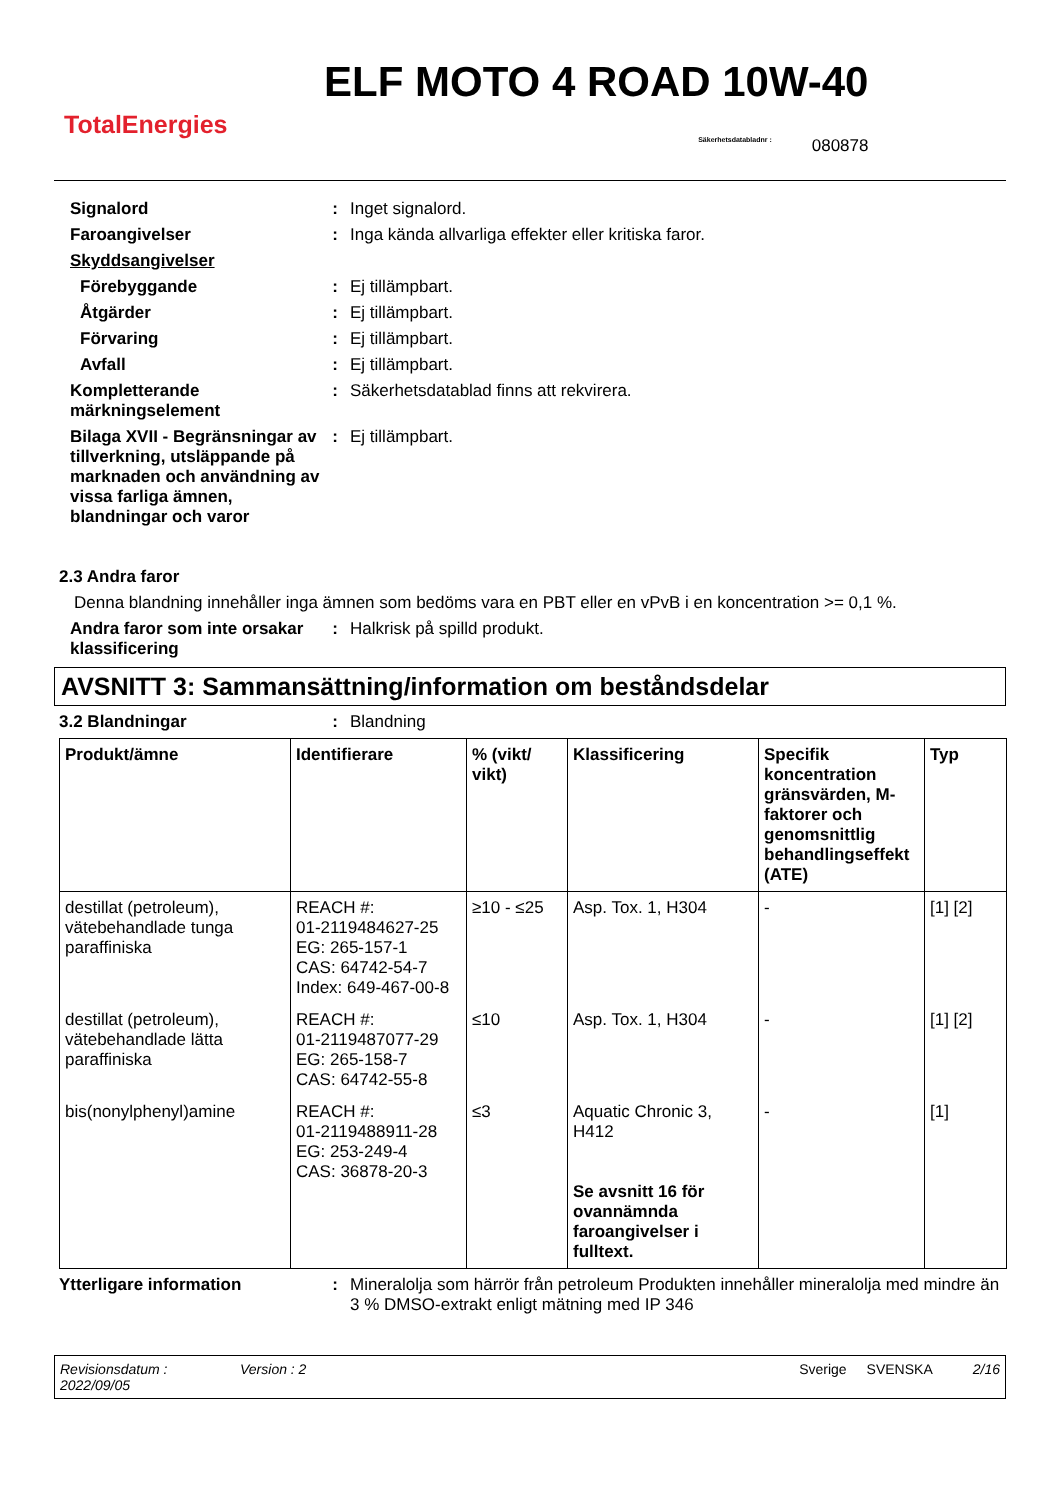TotalEnergies
ELF MOTO 4 ROAD 10W-40
Säkerhetsdatabladnr : 080878
Signalord : Inget signalord.
Faroangivelser : Inga kända allvarliga effekter eller kritiska faror.
Skyddsangivelser
Förebyggande : Ej tillämpbart.
Åtgärder : Ej tillämpbart.
Förvaring : Ej tillämpbart.
Avfall : Ej tillämpbart.
Kompletterande märkningselement
: Säkerhetsdatablad finns att rekvirera.
Bilaga XVII - Begränsningar av tillverkning, utsläppande på marknaden och användning av vissa farliga ämnen, blandningar och varor
: Ej tillämpbart.
2.3 Andra faror
Denna blandning innehåller inga ämnen som bedöms vara en PBT eller en vPvB i en koncentration >= 0,1 %.
Andra faror som inte orsakar klassificering
: Halkrisk på spilld produkt.
AVSNITT 3: Sammansättning/information om beståndsdelar
3.2 Blandningar : Blandning
| Produkt/ämne | Identifierare | % (vikt/ vikt) | Klassificering | Specifik koncentration gränsvärden, M-faktorer och genomsnittlig behandlingseffekt (ATE) | Typ |
| --- | --- | --- | --- | --- | --- |
| destillat (petroleum), vätebehandlade tunga paraffiniska | REACH #: 01-2119484627-25 EG: 265-157-1 CAS: 64742-54-7 Index: 649-467-00-8 | ≥10 - ≤25 | Asp. Tox. 1, H304 | - | [1] [2] |
| destillat (petroleum), vätebehandlade lätta paraffiniska | REACH #: 01-2119487077-29 EG: 265-158-7 CAS: 64742-55-8 | ≤10 | Asp. Tox. 1, H304 | - | [1] [2] |
| bis(nonylphenyl)amine | REACH #: 01-2119488911-28 EG: 253-249-4 CAS: 36878-20-3 | ≤3 | Aquatic Chronic 3, H412 Se avsnitt 16 för ovannämnda faroangivelser i fulltext. | - | [1] |
Ytterligare information : Mineralolja som härrör från petroleum Produkten innehåller mineralolja med mindre än 3 % DMSO-extrakt enligt mätning med IP 346
Revisionsdatum : 2022/09/05 Version : 2 Sverige SVENSKA 2/16